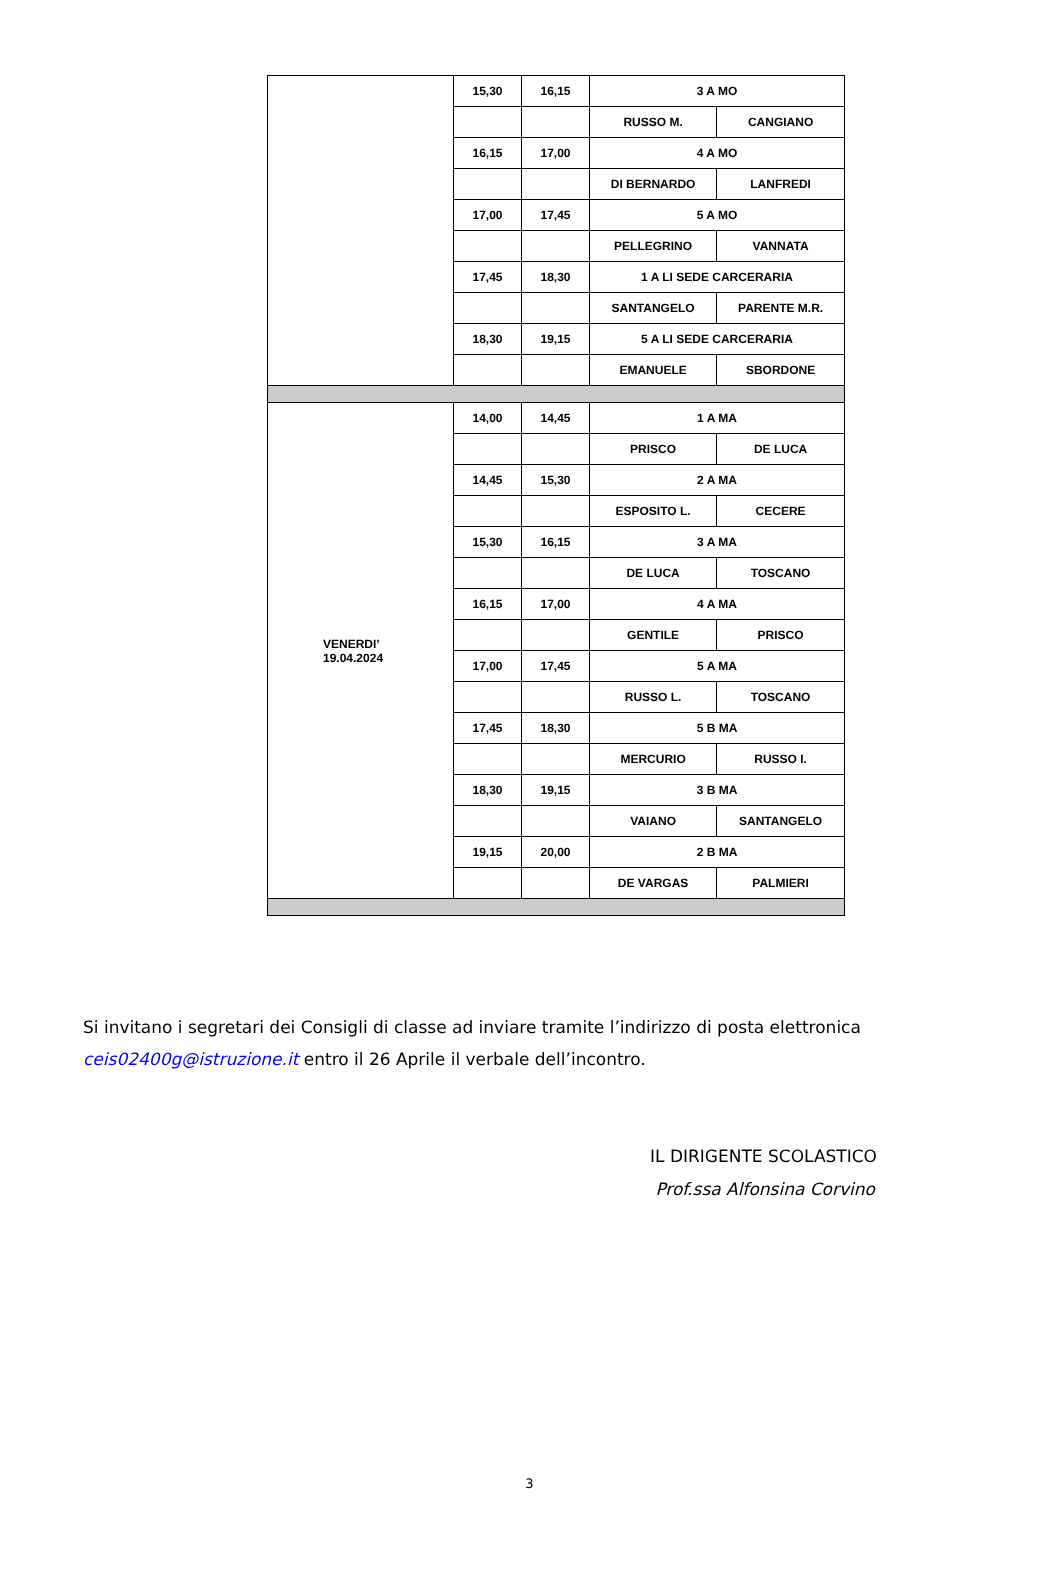| | 15,30 | 16,15 | 3 A MO | |
| | | | RUSSO M. | CANGIANO |
| | 16,15 | 17,00 | 4 A MO | |
| | | | DI BERNARDO | LANFREDI |
| | 17,00 | 17,45 | 5 A MO | |
| | | | PELLEGRINO | VANNATA |
| | 17,45 | 18,30 | 1 A LI SEDE CARCERARIA | |
| | | | SANTANGELO | PARENTE M.R. |
| | 18,30 | 19,15 | 5 A LI SEDE CARCERARIA | |
| | | | EMANUELE | SBORDONE |
| VENERDI’ 19.04.2024 | 14,00 | 14,45 | 1 A MA | |
| | | | PRISCO | DE LUCA |
| | 14,45 | 15,30 | 2 A MA | |
| | | | ESPOSITO L. | CECERE |
| | 15,30 | 16,15 | 3 A MA | |
| | | | DE LUCA | TOSCANO |
| | 16,15 | 17,00 | 4 A MA | |
| | | | GENTILE | PRISCO |
| | 17,00 | 17,45 | 5 A MA | |
| | | | RUSSO L. | TOSCANO |
| | 17,45 | 18,30 | 5 B MA | |
| | | | MERCURIO | RUSSO I. |
| | 18,30 | 19,15 | 3 B MA | |
| | | | VAIANO | SANTANGELO |
| | 19,15 | 20,00 | 2 B MA | |
| | | | DE VARGAS | PALMIERI |
Si invitano i segretari dei Consigli di classe ad inviare tramite l’indirizzo di posta elettronica
ceis02400g@istruzione.it entro il 26 Aprile il verbale dell’incontro.
IL DIRIGENTE SCOLASTICO
Prof.ssa Alfonsina Corvino
3